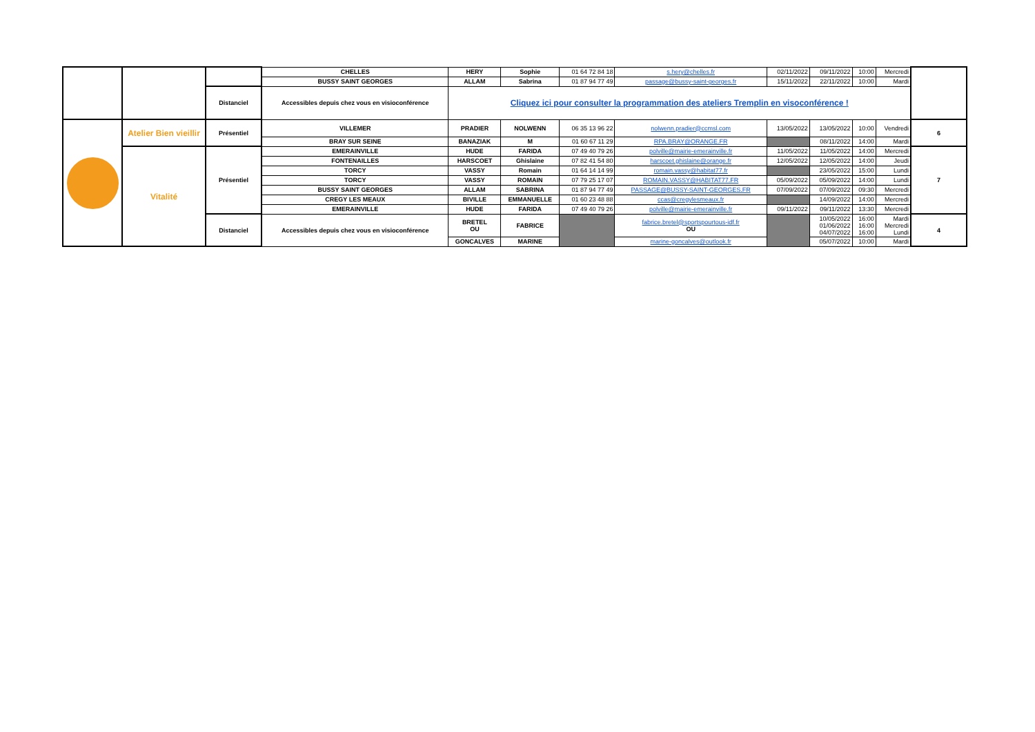| | | | CHELLES | HERY | Sophie | 01 64 72 84 18 | s.hery@chelles.fr | 02/11/2022 | 09/11/2022 | 10:00 | Mercredi | |
| | | | BUSSY SAINT GEORGES | ALLAM | Sabrina | 01 87 94 77 49 | passage@bussy-saint-georges.fr | 15/11/2022 | 22/11/2022 | 10:00 | Mardi | |
| | | Distanciel | Accessibles depuis chez vous en visioconférence | Cliquez ici pour consulter la programmation des ateliers Tremplin en visoconférence ! | | | | | | | | |
| | Atelier Bien vieillir | Présentiel | VILLEMER | PRADIER | NOLWENN | 06 35 13 96 22 | nolwenn.pradier@ccmsl.com | 13/05/2022 | 13/05/2022 | 10:00 | Vendredi | 6 |
| | | | BRAY SUR SEINE | BANAZIAK | M | 01 60 67 11 29 | RPA.BRAY@ORANGE.FR | | 08/11/2022 | 14:00 | Mardi | |
| | Vitalité | Présentiel | EMERAINVILLE | HUDE | FARIDA | 07 49 40 79 26 | polville@mairie-emerainville.fr | 11/05/2022 | 11/05/2022 | 14:00 | Mercredi | 7 |
| | | | FONTENAILLES | HARSCOET | Ghislaine | 07 82 41 54 80 | harscoet.ghislaine@orange.fr | 12/05/2022 | 12/05/2022 | 14:00 | Jeudi | |
| | | | TORCY | VASSY | Romain | 01 64 14 14 99 | romain.vassy@habitat77.fr | | 23/05/2022 | 15:00 | Lundi | |
| | | | TORCY | VASSY | ROMAIN | 07 79 25 17 07 | ROMAIN.VASSY@HABITAT77.FR | 05/09/2022 | 05/09/2022 | 14:00 | Lundi | |
| | | | BUSSY SAINT GEORGES | ALLAM | SABRINA | 01 87 94 77 49 | PASSAGE@BUSSY-SAINT-GEORGES.FR | 07/09/2022 | 07/09/2022 | 09:30 | Mercredi | |
| | | | CREGY LES MEAUX | BIVILLE | EMMANUELLE | 01 60 23 48 88 | ccas@cregylesmeaux.fr | | 14/09/2022 | 14:00 | Mercredi | |
| | | | EMERAINVILLE | HUDE | FARIDA | 07 49 40 79 26 | polville@mairie-emerainville.fr | 09/11/2022 | 09/11/2022 | 13:30 | Mercredi | |
| | | Distanciel | Accessibles depuis chez vous en visioconférence | BRETEL OU | FABRICE | | fabrice.bretel@sportspourtous-idf.fr OU | | 10/05/2022 01/06/2022 04/07/2022 | 16:00 16:00 16:00 | Mardi Mercredi Lundi | 4 |
| | | | | GONCALVES | MARINE | | marine-goncalves@outlook.fr | | 05/07/2022 | 10:00 | Mardi | |